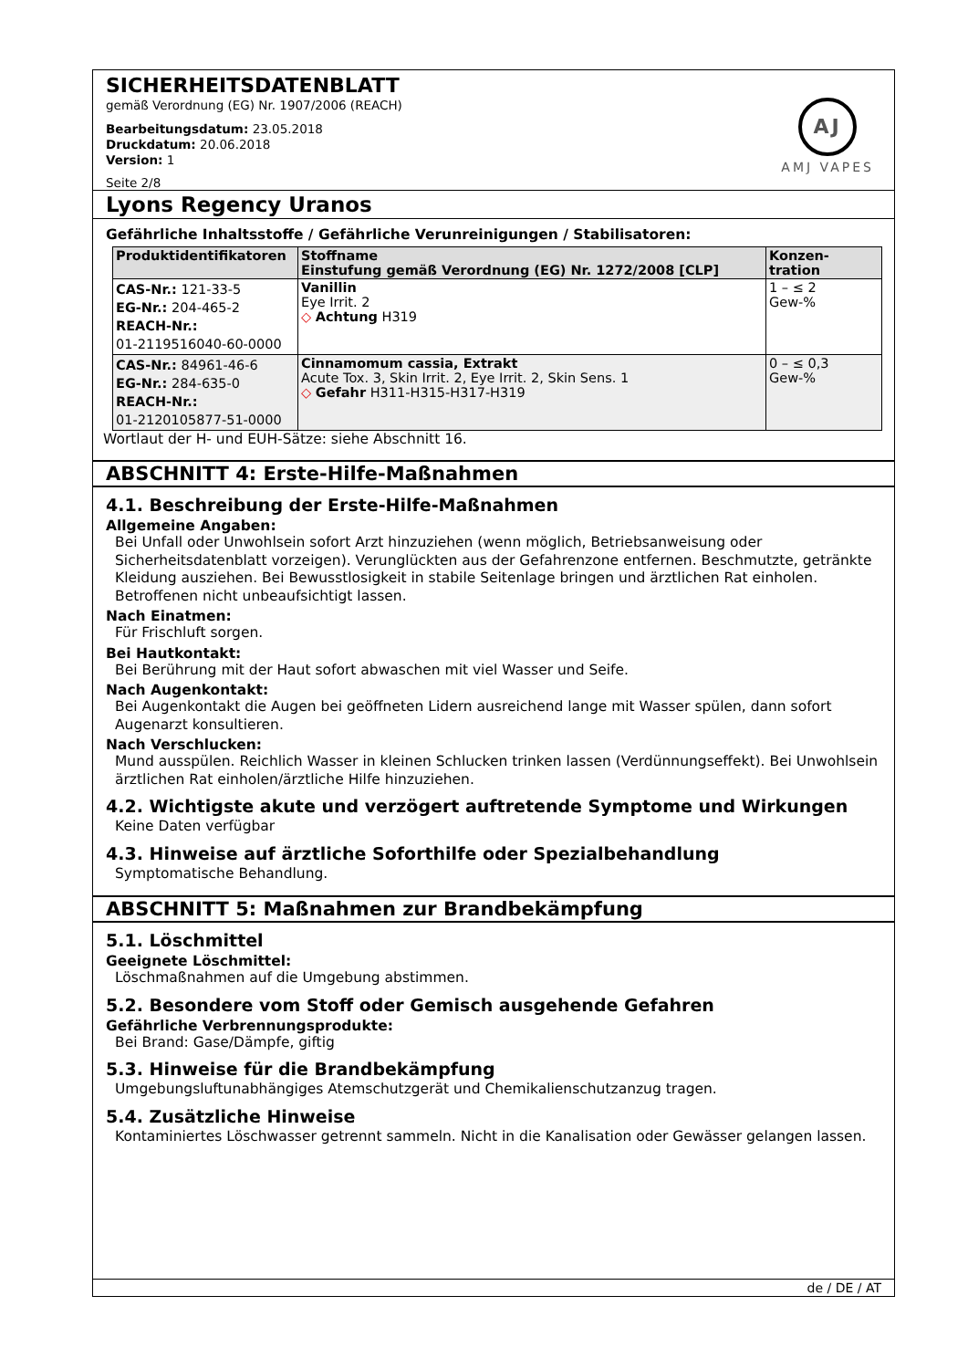SICHERHEITSDATENBLATT
gemäß Verordnung (EG) Nr. 1907/2006 (REACH)
Bearbeitungsdatum: 23.05.2018
Druckdatum: 20.06.2018
Version: 1
Seite 2/8
AJ
AMJ VAPES
Lyons Regency Uranos
Gefährliche Inhaltsstoffe / Gefährliche Verunreinigungen / Stabilisatoren:
| Produktidentifikatoren | Stoffname Einstufung gemäß Verordnung (EG) Nr. 1272/2008 [CLP] | Konzen- tration |
| --- | --- | --- |
| CAS-Nr.: 121-33-5 EG-Nr.: 204-465-2 REACH-Nr.: 01-2119516040-60-0000 | Vanillin Eye Irrit. 2 ◇ Achtung H319 | 1 – ≤ 2 Gew-% |
| CAS-Nr.: 84961-46-6 EG-Nr.: 284-635-0 REACH-Nr.: 01-2120105877-51-0000 | Cinnamomum cassia, Extrakt Acute Tox. 3, Skin Irrit. 2, Eye Irrit. 2, Skin Sens. 1 ◇ Gefahr H311-H315-H317-H319 | 0 – ≤ 0,3 Gew-% |
Wortlaut der H- und EUH-Sätze: siehe Abschnitt 16.
ABSCHNITT 4: Erste-Hilfe-Maßnahmen
4.1. Beschreibung der Erste-Hilfe-Maßnahmen
Allgemeine Angaben:
Bei Unfall oder Unwohlsein sofort Arzt hinzuziehen (wenn möglich, Betriebsanweisung oder Sicherheitsdatenblatt vorzeigen). Verunglückten aus der Gefahrenzone entfernen. Beschmutzte, getränkte Kleidung ausziehen. Bei Bewusstlosigkeit in stabile Seitenlage bringen und ärztlichen Rat einholen. Betroffenen nicht unbeaufsichtigt lassen.
Nach Einatmen:
Für Frischluft sorgen.
Bei Hautkontakt:
Bei Berührung mit der Haut sofort abwaschen mit viel Wasser und Seife.
Nach Augenkontakt:
Bei Augenkontakt die Augen bei geöffneten Lidern ausreichend lange mit Wasser spülen, dann sofort Augenarzt konsultieren.
Nach Verschlucken:
Mund ausspülen. Reichlich Wasser in kleinen Schlucken trinken lassen (Verdünnungseffekt). Bei Unwohlsein ärztlichen Rat einholen/ärztliche Hilfe hinzuziehen.
4.2. Wichtigste akute und verzögert auftretende Symptome und Wirkungen
Keine Daten verfügbar
4.3. Hinweise auf ärztliche Soforthilfe oder Spezialbehandlung
Symptomatische Behandlung.
ABSCHNITT 5: Maßnahmen zur Brandbekämpfung
5.1. Löschmittel
Geeignete Löschmittel:
Löschmaßnahmen auf die Umgebung abstimmen.
5.2. Besondere vom Stoff oder Gemisch ausgehende Gefahren
Gefährliche Verbrennungsprodukte:
Bei Brand: Gase/Dämpfe, giftig
5.3. Hinweise für die Brandbekämpfung
Umgebungsluftunabhängiges Atemschutzgerät und Chemikalienschutzanzug tragen.
5.4. Zusätzliche Hinweise
Kontaminiertes Löschwasser getrennt sammeln. Nicht in die Kanalisation oder Gewässer gelangen lassen.
de / DE / AT